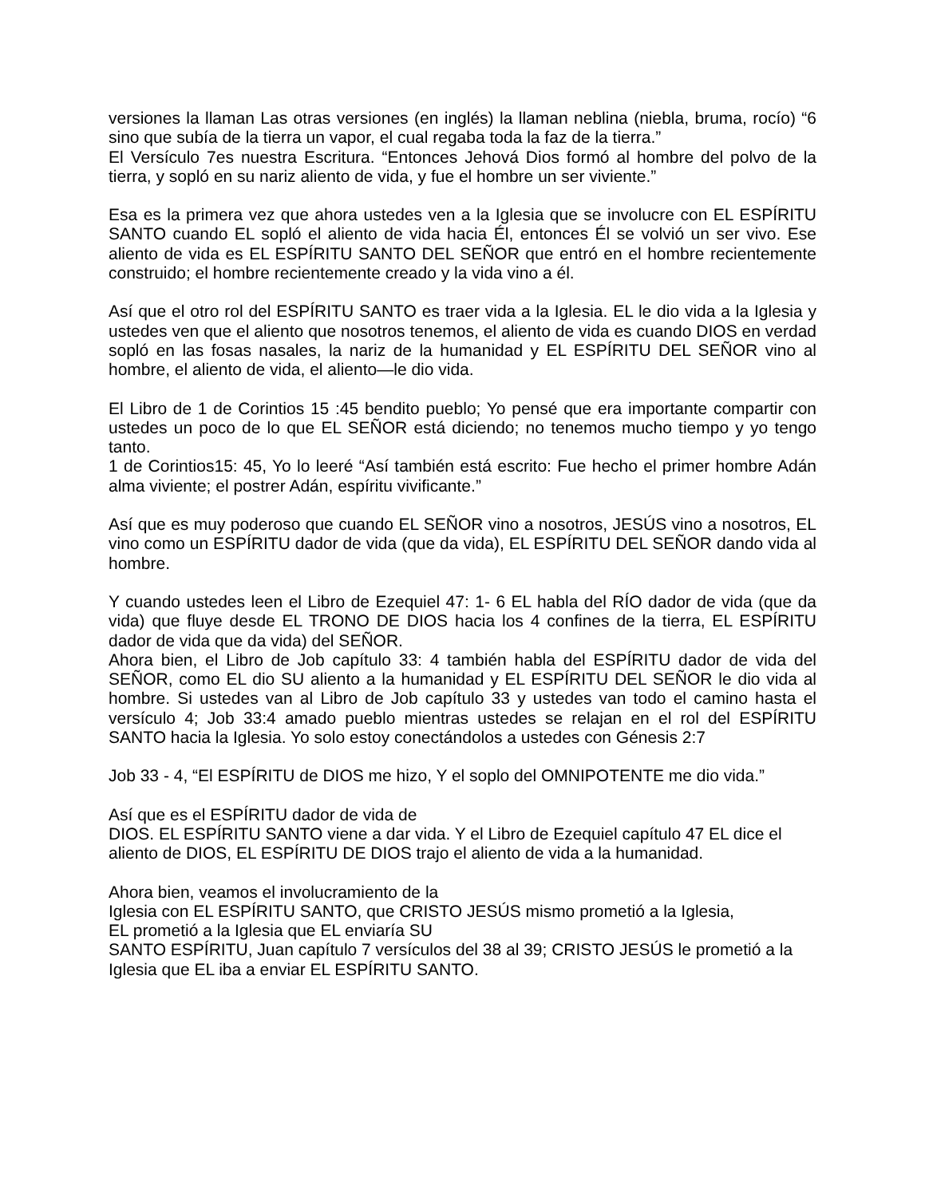versiones la llaman Las otras versiones (en inglés) la llaman neblina (niebla, bruma, rocío) “6 sino que subía de la tierra un vapor, el cual regaba toda la faz de la tierra.”
El Versículo 7es nuestra Escritura. “Entonces Jehová Dios formó al hombre del polvo de la tierra, y sopló en su nariz aliento de vida, y fue el hombre un ser viviente.”
Esa es la primera vez que ahora ustedes ven a la Iglesia que se involucre con EL ESPÍRITU SANTO cuando EL sopló el aliento de vida hacia Él, entonces Él se volvió un ser vivo. Ese aliento de vida es EL ESPÍRITU SANTO DEL SEÑOR que entró en el hombre recientemente construido; el hombre recientemente creado y la vida vino a él.
Así que el otro rol del ESPÍRITU SANTO es traer vida a la Iglesia. EL le dio vida a la Iglesia y ustedes ven que el aliento que nosotros tenemos, el aliento de vida es cuando DIOS en verdad sopló en las fosas nasales, la nariz de la humanidad y EL ESPÍRITU DEL SEÑOR vino al hombre, el aliento de vida, el aliento—le dio vida.
El Libro de 1 de Corintios 15 :45 bendito pueblo; Yo pensé que era importante compartir con ustedes un poco de lo que EL SEÑOR está diciendo; no tenemos mucho tiempo y yo tengo tanto.
1 de Corintios15: 45, Yo lo leeré “Así también está escrito: Fue hecho el primer hombre Adán alma viviente; el postrer Adán, espíritu vivificante.”
Así que es muy poderoso que cuando EL SEÑOR vino a nosotros, JESÚS vino a nosotros, EL vino como un ESPÍRITU dador de vida (que da vida), EL ESPÍRITU DEL SEÑOR dando vida al hombre.
Y cuando ustedes leen el Libro de Ezequiel 47: 1- 6 EL habla del RÍO dador de vida (que da vida) que fluye desde EL TRONO DE DIOS hacia los 4 confines de la tierra, EL ESPÍRITU dador de vida que da vida) del SEÑOR.
Ahora bien, el Libro de Job capítulo 33: 4 también habla del ESPÍRITU dador de vida del SEÑOR, como EL dio SU aliento a la humanidad y EL ESPÍRITU DEL SEÑOR le dio vida al hombre. Si ustedes van al Libro de Job capítulo 33 y ustedes van todo el camino hasta el versículo 4; Job 33:4 amado pueblo mientras ustedes se relajan en el rol del ESPÍRITU SANTO hacia la Iglesia. Yo solo estoy conectándolos a ustedes con Génesis 2:7
Job 33 - 4, “El ESPÍRITU de DIOS me hizo, Y el soplo del OMNIPOTENTE me dio vida.”
Así que es el ESPÍRITU dador de vida de
DIOS. EL ESPÍRITU SANTO viene a dar vida. Y el Libro de Ezequiel capítulo 47 EL dice el aliento de DIOS, EL ESPÍRITU DE DIOS trajo el aliento de vida a la humanidad.
Ahora bien, veamos el involucramiento de la
Iglesia con EL ESPÍRITU SANTO, que CRISTO JESÚS mismo prometió a la Iglesia,
EL prometió a la Iglesia que EL enviaría SU
SANTO ESPÍRITU, Juan capítulo 7 versículos del 38 al 39; CRISTO JESÚS le prometió a la Iglesia que EL iba a enviar EL ESPÍRITU SANTO.